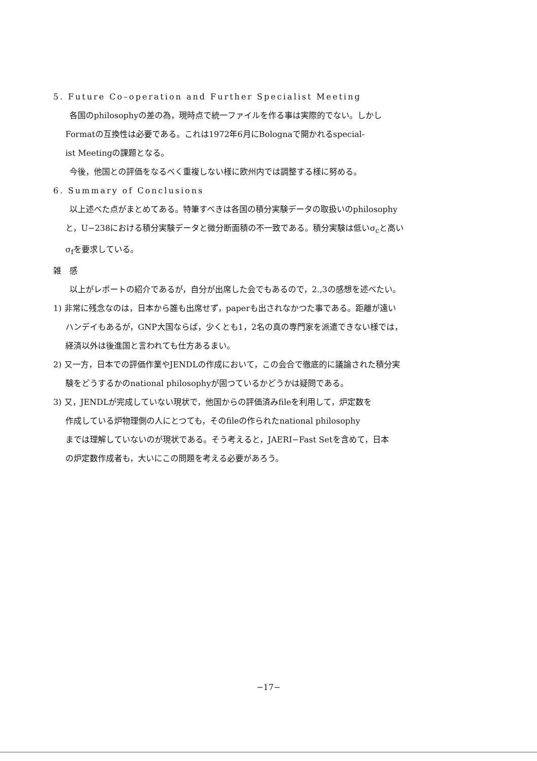5. Future Co–operation and Further Specialist Meeting
各国のphilosophyの差の為，現時点で統一ファイルを作る事は実際的でない。しかし
Formatの互換性は必要である。これは1972年6月にBolognaで開かれるspecial-
ist Meetingの課題となる。
今後，他国との評価をなるべく重複しない様に欧州内では調整する様に努める。
6. Summary of Conclusions
以上述べた点がまとめてある。特筆すべきは各国の積分実験データの取扱いのphilosophy
と，U−238における積分実験データと微分断面積の不一致である。積分実験は低いσ<sub>c</sub>と高い
σ<sub>f</sub>を要求している。
雑　感
以上がレポートの紹介であるが，自分が出席した会でもあるので，2.,3の感想を述べたい。
1) 非常に残念なのは，日本から誰も出席せず，paperも出されなかつた事である。距離が遠い
ハンデイもあるが，GNP大国ならば，少くとも1，2名の真の専門家を派遣できない様では，
経済以外は後進国と言われても仕方あるまい。
2) 又一方，日本での評価作業やJENDLの作成において，この会合で徹底的に議論された積分実
験をどうするかのnational philosophyが固つているかどうかは疑問である。
3) 又，JENDLが完成していない現状で，他国からの評価済みfileを利用して，炉定数を
作成している炉物理側の人にとつても，そのfileの作られたnational philosophy
までは理解していないのが現状である。そう考えると，JAERI−Fast Setを含めて，日本
の炉定数作成者も，大いにこの問題を考える必要があろう。
−17−